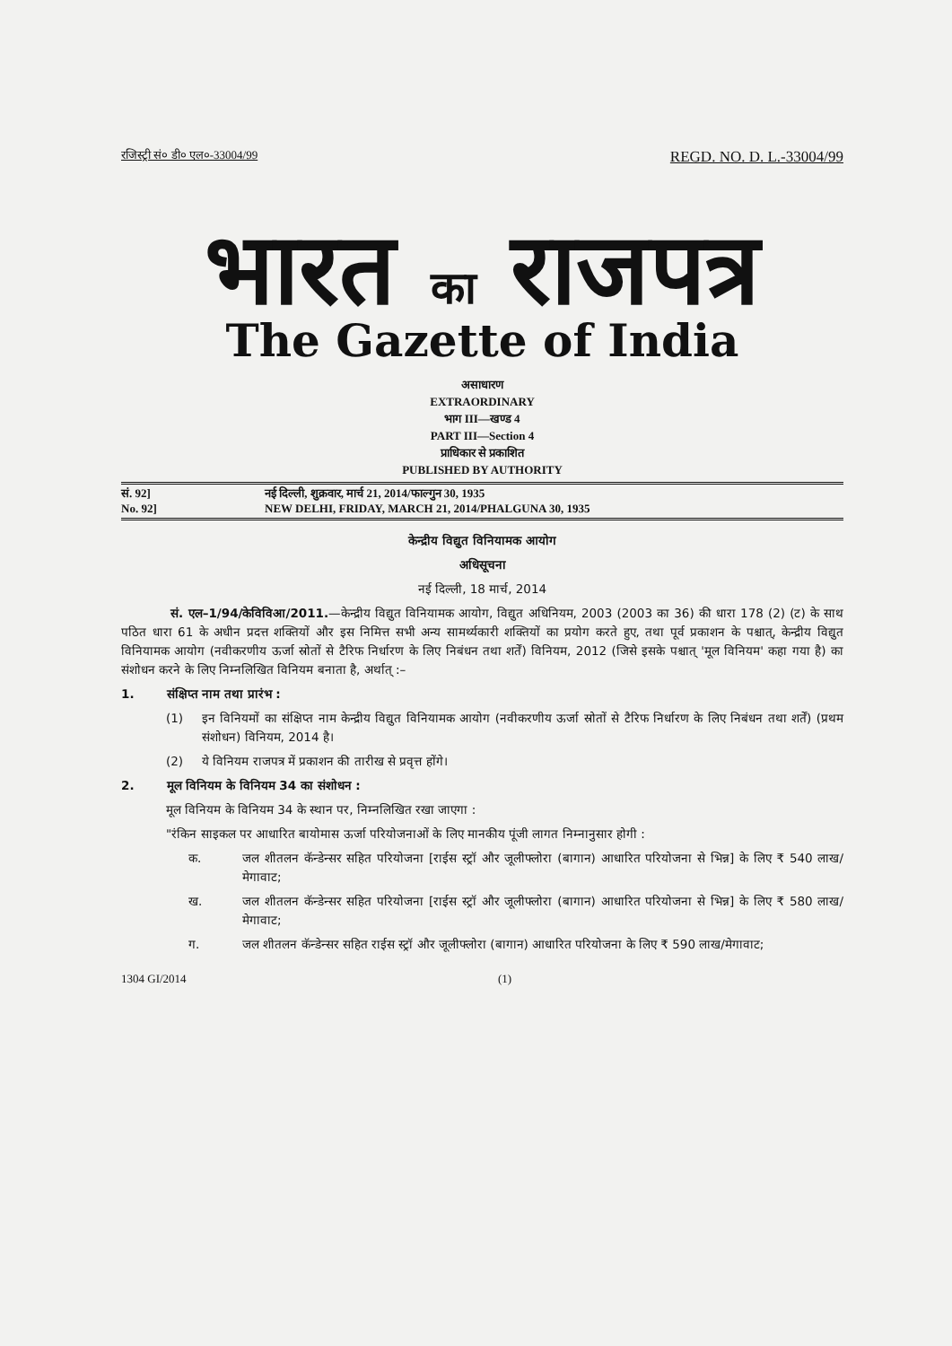रजिस्ट्री सं० डी० एल०-33004/99 REGD. NO. D. L.-33004/99
भारत का राजपत्र
The Gazette of India
असाधारण
EXTRAORDINARY
भाग III—खण्ड 4
PART III—Section 4
प्राधिकार से प्रकाशित
PUBLISHED BY AUTHORITY
सं. 92] नई दिल्ली, शुक्रवार, मार्च 21, 2014/फाल्गुन 30, 1935
No. 92] NEW DELHI, FRIDAY, MARCH 21, 2014/PHALGUNA 30, 1935
केन्द्रीय विद्युत विनियामक आयोग
अधिसूचना
नई दिल्ली, 18 मार्च, 2014
सं. एल–1/94/केविविआ/2011.—केन्द्रीय विद्युत विनियामक आयोग, विद्युत अधिनियम, 2003 (2003 का 36) की धारा 178 (2) (ट) के साथ पठित धारा 61 के अधीन प्रदत्त शक्तियों और इस निमित्त सभी अन्य सामर्थ्यकारी शक्तियों का प्रयोग करते हुए, तथा पूर्व प्रकाशन के पश्चात्, केन्द्रीय विद्युत विनियामक आयोग (नवीकरणीय ऊर्जा स्रोतों से टैरिफ निर्धारण के लिए निबंधन तथा शर्तें) विनियम, 2012 (जिसे इसके पश्चात् 'मूल विनियम' कहा गया है) का संशोधन करने के लिए निम्नलिखित विनियम बनाता है, अर्थात् :–
1. संक्षिप्त नाम तथा प्रारंभ :
(1) इन विनियमों का संक्षिप्त नाम केन्द्रीय विद्युत विनियामक आयोग (नवीकरणीय ऊर्जा स्रोतों से टैरिफ निर्धारण के लिए निबंधन तथा शर्तें) (प्रथम संशोधन) विनियम, 2014 है।
(2) ये विनियम राजपत्र में प्रकाशन की तारीख से प्रवृत्त होंगे।
2. मूल विनियम के विनियम 34 का संशोधन :
मूल विनियम के विनियम 34 के स्थान पर, निम्नलिखित रखा जाएगा :
"रंकिन साइकल पर आधारित बायोमास ऊर्जा परियोजनाओं के लिए मानकीय पूंजी लागत निम्नानुसार होगी :
क. जल शीतलन कॅन्डेन्सर सहित परियोजना [राईस स्ट्रॉ और जूलीफ्लोरा (बागान) आधारित परियोजना से भिन्न] के लिए ₹ 540 लाख/मेगावाट;
ख. जल शीतलन कॅन्डेन्सर सहित परियोजना [राईस स्ट्रॉ और जूलीफ्लोरा (बागान) आधारित परियोजना से भिन्न] के लिए ₹ 580 लाख/मेगावाट;
ग. जल शीतलन कॅन्डेन्सर सहित राईस स्ट्रॉ और जूलीफ्लोरा (बागान) आधारित परियोजना के लिए ₹ 590 लाख/मेगावाट;
1304 GI/2014 (1)